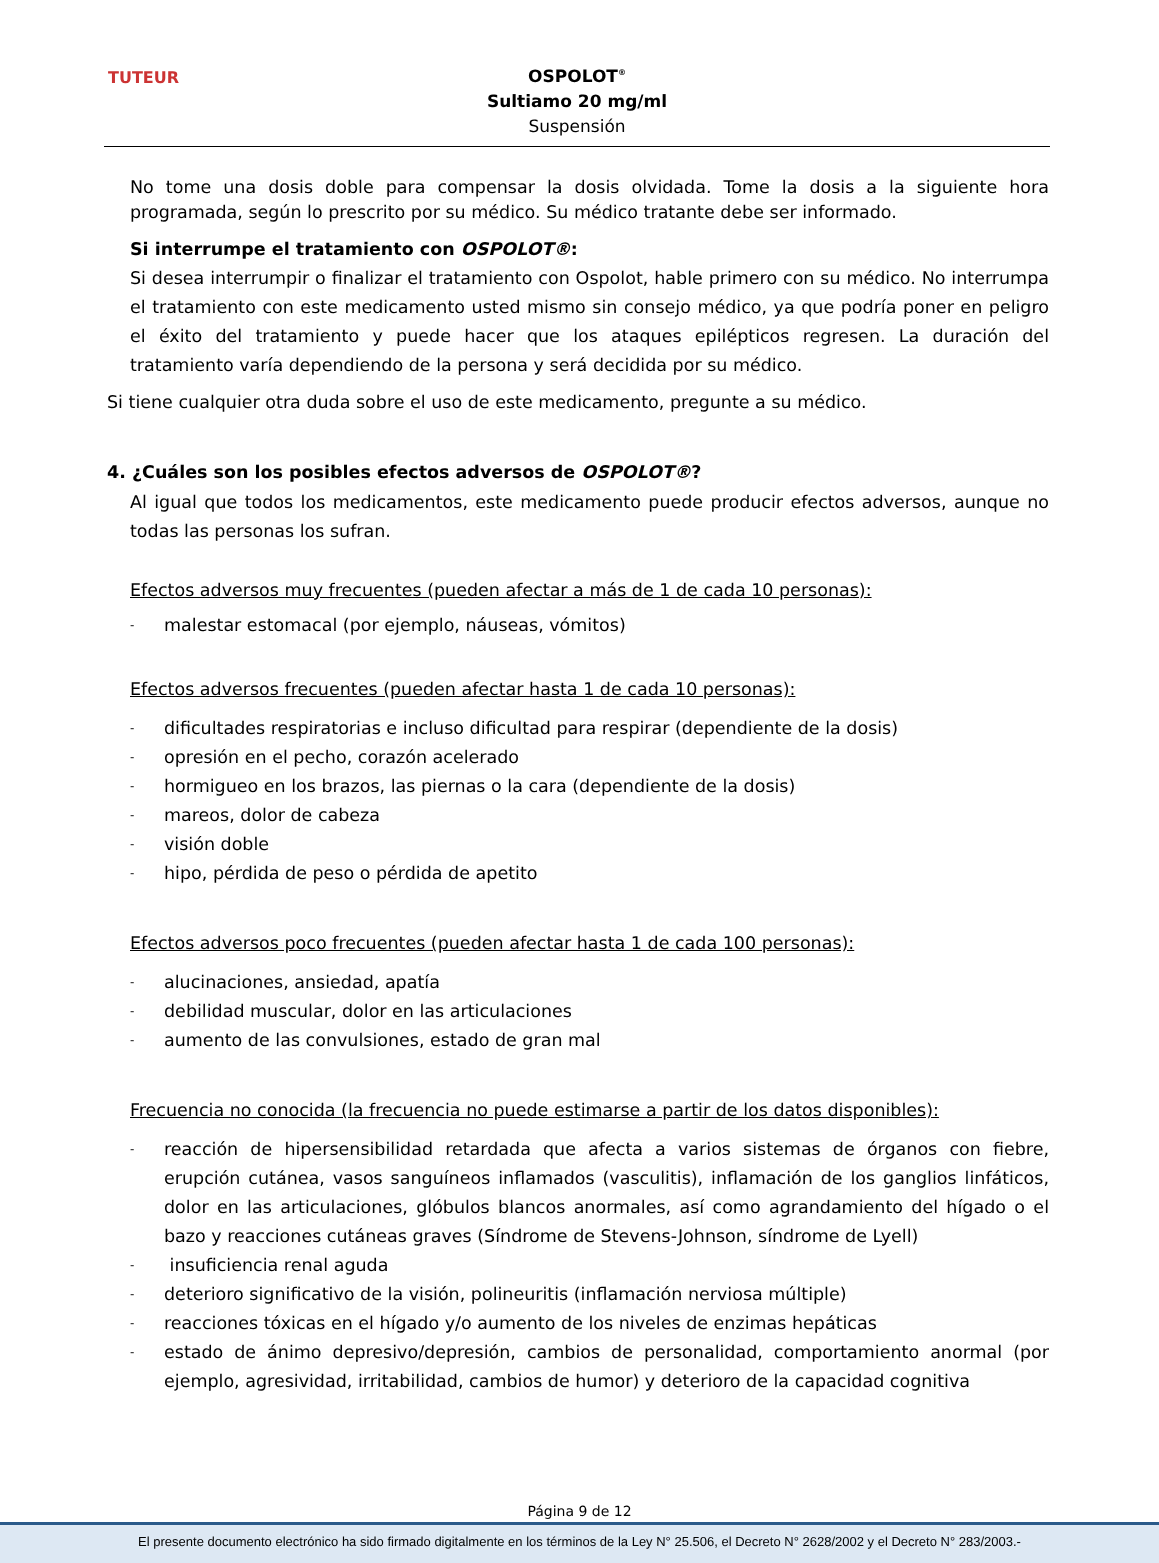TUTEUR
OSPOLOT<sup>®</sup>
Sultiamo 20 mg/ml
Suspensión
No tome una dosis doble para compensar la dosis olvidada. Tome la dosis a la siguiente hora programada, según lo prescrito por su médico. Su médico tratante debe ser informado.
Si interrumpe el tratamiento con OSPOLOT®:
Si desea interrumpir o finalizar el tratamiento con Ospolot, hable primero con su médico. No interrumpa el tratamiento con este medicamento usted mismo sin consejo médico, ya que podría poner en peligro el éxito del tratamiento y puede hacer que los ataques epilépticos regresen. La duración del tratamiento varía dependiendo de la persona y será decidida por su médico.
Si tiene cualquier otra duda sobre el uso de este medicamento, pregunte a su médico.
4. ¿Cuáles son los posibles efectos adversos de OSPOLOT®?
Al igual que todos los medicamentos, este medicamento puede producir efectos adversos, aunque no todas las personas los sufran.
Efectos adversos muy frecuentes (pueden afectar a más de 1 de cada 10 personas):
- malestar estomacal (por ejemplo, náuseas, vómitos)
Efectos adversos frecuentes (pueden afectar hasta 1 de cada 10 personas):
- dificultades respiratorias e incluso dificultad para respirar (dependiente de la dosis)
- opresión en el pecho, corazón acelerado
- hormigueo en los brazos, las piernas o la cara (dependiente de la dosis)
- mareos, dolor de cabeza
- visión doble
- hipo, pérdida de peso o pérdida de apetito
Efectos adversos poco frecuentes (pueden afectar hasta 1 de cada 100 personas):
- alucinaciones, ansiedad, apatía
- debilidad muscular, dolor en las articulaciones
- aumento de las convulsiones, estado de gran mal
Frecuencia no conocida (la frecuencia no puede estimarse a partir de los datos disponibles):
- reacción de hipersensibilidad retardada que afecta a varios sistemas de órganos con fiebre, erupción cutánea, vasos sanguíneos inflamados (vasculitis), inflamación de los ganglios linfáticos, dolor en las articulaciones, glóbulos blancos anormales, así como agrandamiento del hígado o el bazo y reacciones cutáneas graves (Síndrome de Stevens-Johnson, síndrome de Lyell)
- insuficiencia renal aguda
- deterioro significativo de la visión, polineuritis (inflamación nerviosa múltiple)
- reacciones tóxicas en el hígado y/o aumento de los niveles de enzimas hepáticas
- estado de ánimo depresivo/depresión, cambios de personalidad, comportamiento anormal (por ejemplo, agresividad, irritabilidad, cambios de humor) y deterioro de la capacidad cognitiva
Página 9 de 12
El presente documento electrónico ha sido firmado digitalmente en los términos de la Ley N° 25.506, el Decreto N° 2628/2002 y el Decreto N° 283/2003.-